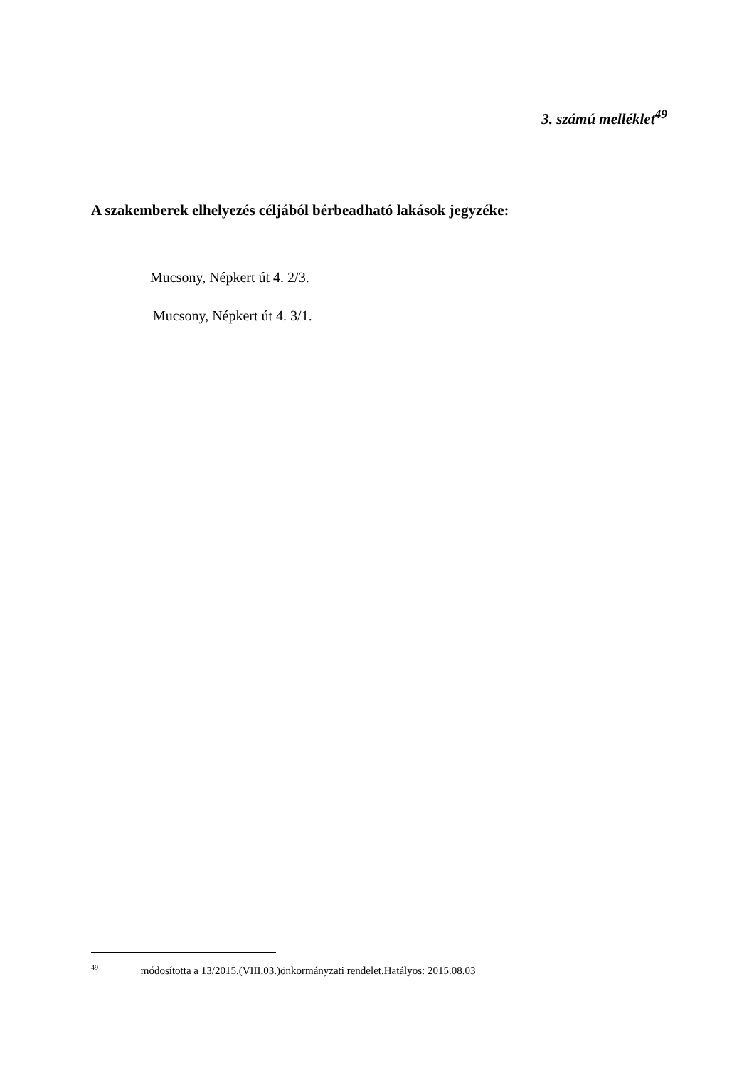3. számú melléklet<sup>49</sup>
A szakemberek elhelyezés céljából bérbeadható lakások jegyzéke:
Mucsony, Népkert út 4. 2/3.
Mucsony, Népkert út 4. 3/1.
<sup>49</sup> módosította a 13/2015.(VIII.03.)önkormányzati rendelet.Hatályos: 2015.08.03